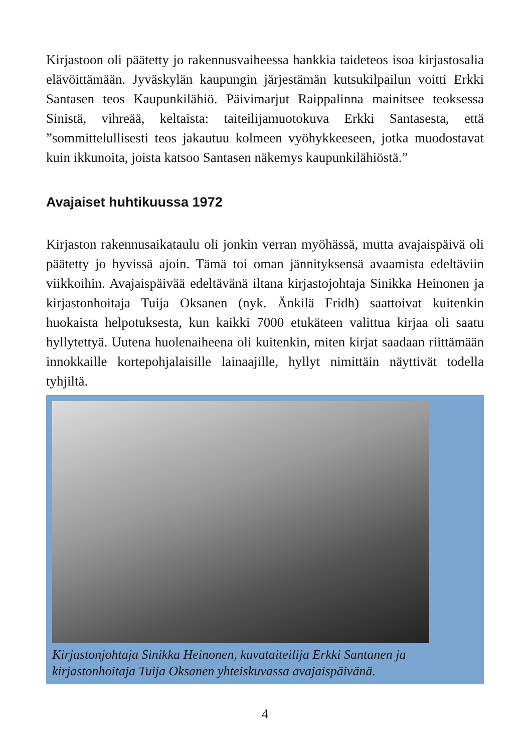Kirjastoon oli päätetty jo rakennusvaiheessa hankkia taideteos isoa kirjastosalia elävöittämään. Jyväskylän kaupungin järjestämän kutsukilpailun voitti Erkki Santasen teos Kaupunkilähiö. Päivimarjut Raippalinna mainitsee teoksessa Sinistä, vihreää, keltaista: taiteilijamuotokuva Erkki Santasesta, että ”sommittelullisesti teos jakautuu kolmeen vyöhykkeeseen, jotka muodostavat kuin ikkunoita, joista katsoo Santasen näkemys kaupunkilähiöstä.”
Avajaiset huhtikuussa 1972
Kirjaston rakennusaikataulu oli jonkin verran myöhässä, mutta avajaispäivä oli päätetty jo hyvissä ajoin. Tämä toi oman jännityksensä avaamista edeltäviin viikkoihin. Avajaispäivää edeltävänä iltana kirjastojohtaja Sinikka Heinonen ja kirjastonhoitaja Tuija Oksanen (nyk. Änkilä Fridh) saattoivat kuitenkin huokaista helpotuksesta, kun kaikki 7000 etukäteen valittua kirjaa oli saatu hyllytettyä. Uutena huolenaiheena oli kuitenkin, miten kirjat saadaan riittämään innokkaille kortepohjalaisille lainaajille, hyllyt nimittäin näyttivät todella tyhjiltä.
Kirjastonjohtaja Sinikka Heinonen, kuvataiteilija Erkki Santanen ja kirjastonhoitaja Tuija Oksanen yhteiskuvassa avajaispäivänä.
4